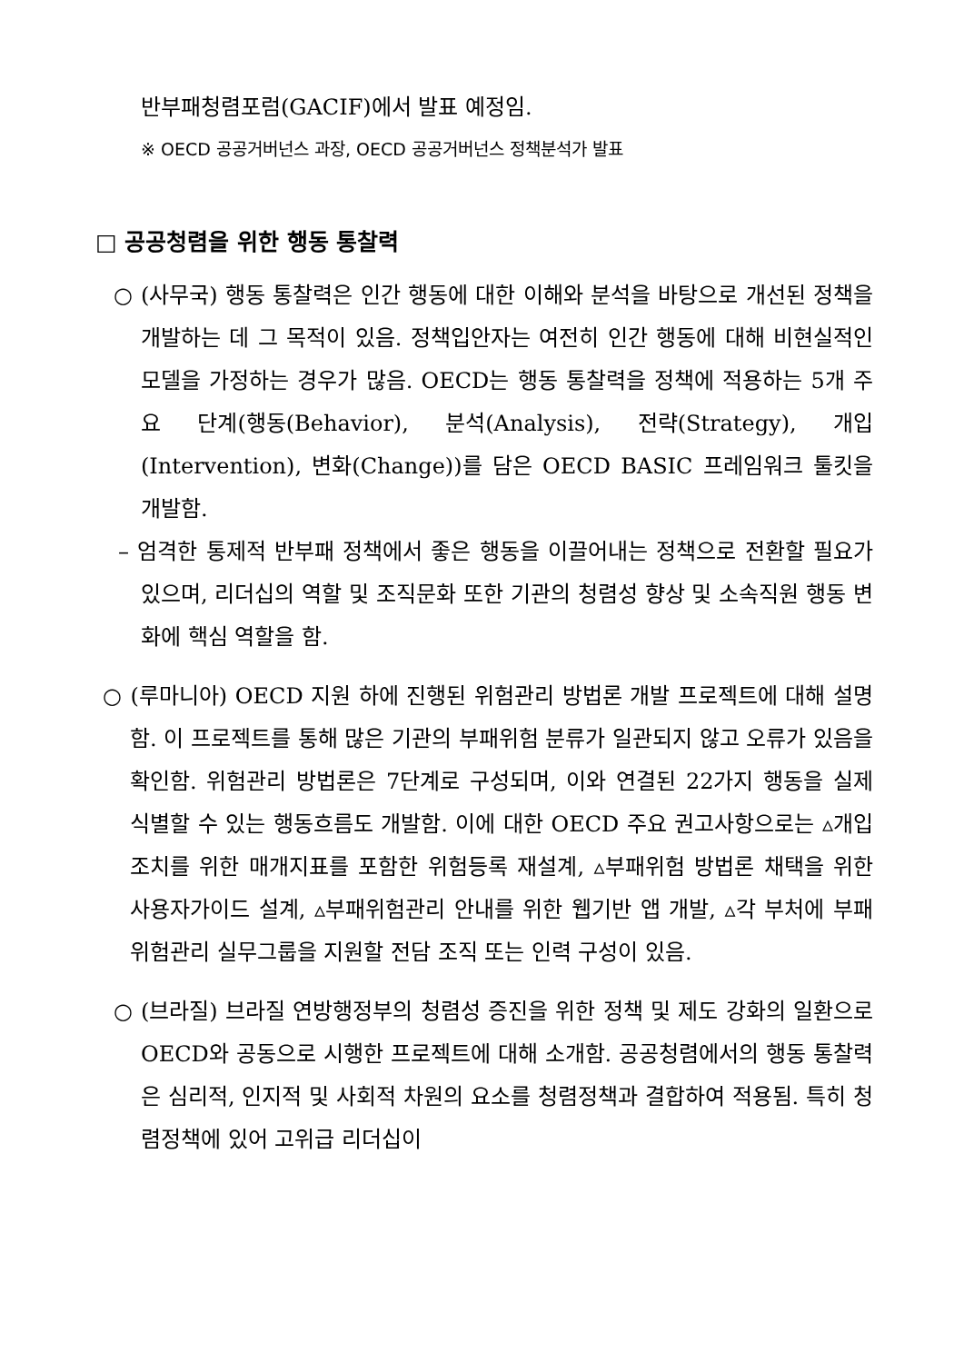반부패청렴포럼(GACIF)에서 발표 예정임.
※ OECD 공공거버넌스 과장, OECD 공공거버넌스 정책분석가 발표
□ 공공청렴을 위한 행동 통찰력
○ (사무국) 행동 통찰력은 인간 행동에 대한 이해와 분석을 바탕으로 개선된 정책을 개발하는 데 그 목적이 있음. 정책입안자는 여전히 인간 행동에 대해 비현실적인 모델을 가정하는 경우가 많음. OECD는 행동 통찰력을 정책에 적용하는 5개 주요 단계(행동(Behavior), 분석(Analysis), 전략(Strategy), 개입(Intervention), 변화(Change))를 담은 OECD BASIC 프레임워크 툴킷을 개발함.
– 엄격한 통제적 반부패 정책에서 좋은 행동을 이끌어내는 정책으로 전환할 필요가 있으며, 리더십의 역할 및 조직문화 또한 기관의 청렴성 향상 및 소속직원 행동 변화에 핵심 역할을 함.
○ (루마니아) OECD 지원 하에 진행된 위험관리 방법론 개발 프로젝트에 대해 설명함. 이 프로젝트를 통해 많은 기관의 부패위험 분류가 일관되지 않고 오류가 있음을 확인함. 위험관리 방법론은 7단계로 구성되며, 이와 연결된 22가지 행동을 실제 식별할 수 있는 행동흐름도 개발함. 이에 대한 OECD 주요 권고사항으로는 ▵개입조치를 위한 매개지표를 포함한 위험등록 재설계, ▵부패위험 방법론 채택을 위한 사용자가이드 설계, ▵부패위험관리 안내를 위한 웹기반 앱 개발, ▵각 부처에 부패위험관리 실무그룹을 지원할 전담 조직 또는 인력 구성이 있음.
○ (브라질) 브라질 연방행정부의 청렴성 증진을 위한 정책 및 제도 강화의 일환으로 OECD와 공동으로 시행한 프로젝트에 대해 소개함. 공공청렴에서의 행동 통찰력은 심리적, 인지적 및 사회적 차원의 요소를 청렴정책과 결합하여 적용됨. 특히 청렴정책에 있어 고위급 리더십이